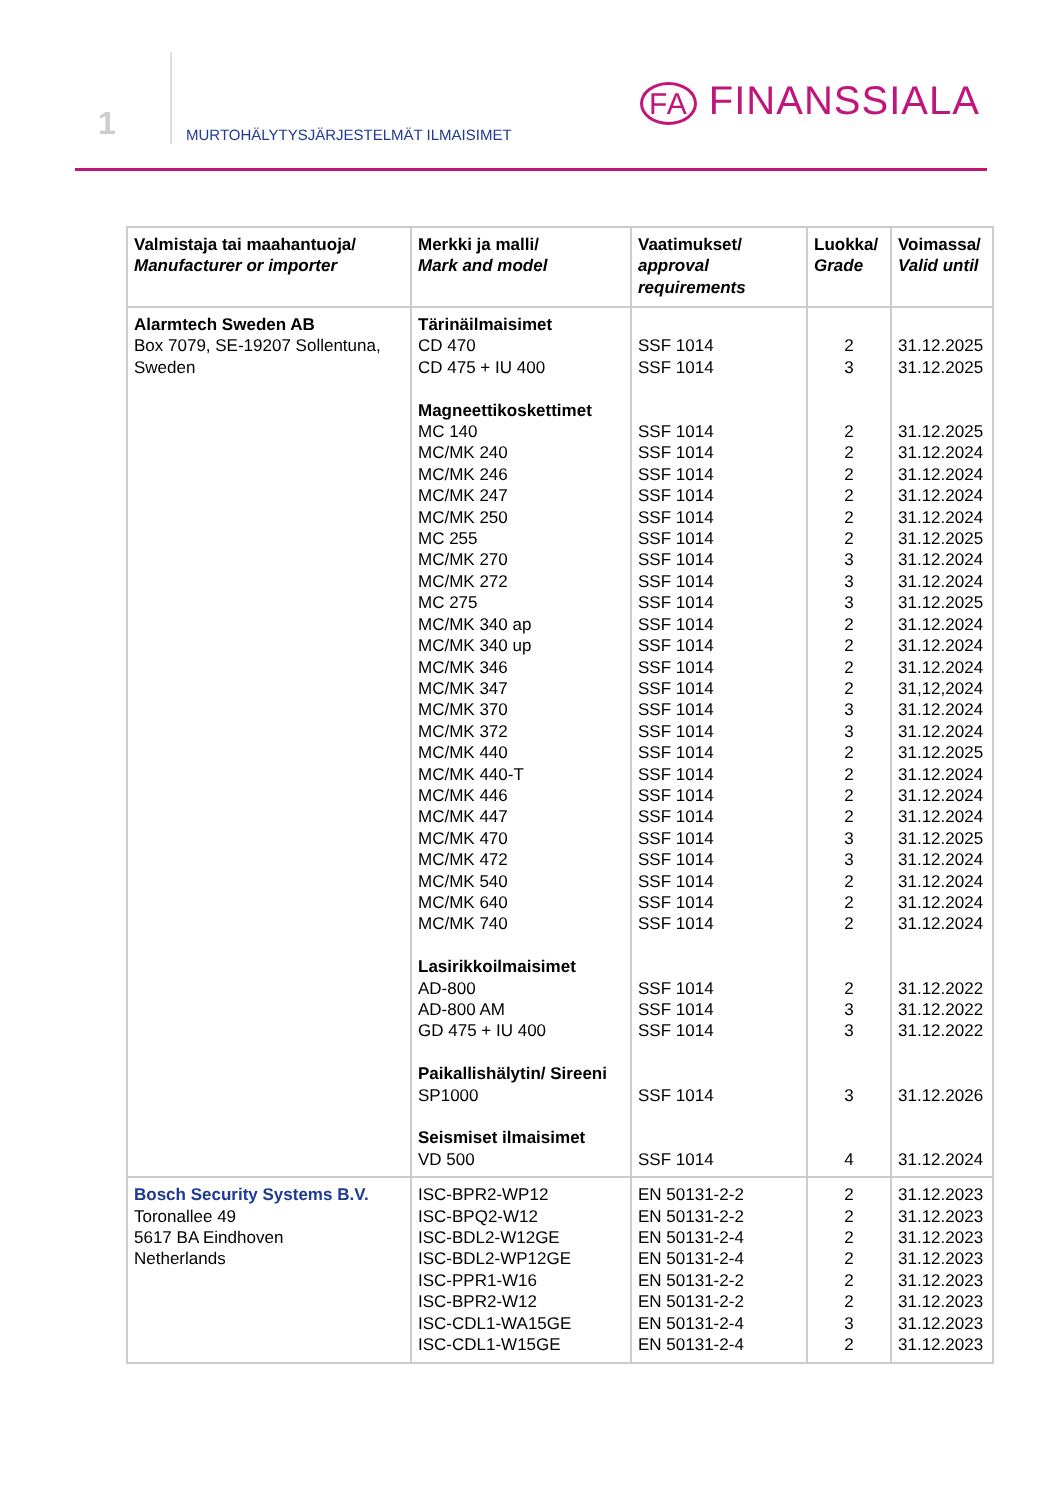1
MURTOHÄLYTYSJÄRJESTELMÄT ILMAISIMET
FA FINANSSIALA
| Valmistaja tai maahantuoja/ Manufacturer or importer | Merkki ja malli/ Mark and model | Vaatimukset/ approval requirements | Luokka/ Grade | Voimassa/ Valid until |
| --- | --- | --- | --- | --- |
| Alarmtech Sweden AB Box 7079, SE-19207 Sollentuna, Sweden | Tärinäilmaisimet CD 470 CD 475 + IU 400 Magneettikoskettimet MC 140 MC/MK 240 MC/MK 246 MC/MK 247 MC/MK 250 MC 255 MC/MK 270 MC/MK 272 MC 275 MC/MK 340 ap MC/MK 340 up MC/MK 346 MC/MK 347 MC/MK 370 MC/MK 372 MC/MK 440 MC/MK 440-T MC/MK 446 MC/MK 447 MC/MK 470 MC/MK 472 MC/MK 540 MC/MK 640 MC/MK 740 Lasirikkoilmaisimet AD-800 AD-800 AM GD 475 + IU 400 Paikallishälytin/ Sireeni SP1000 Seismiset ilmaisimet VD 500 | SSF 1014 SSF 1014 SSF 1014 SSF 1014 SSF 1014 SSF 1014 SSF 1014 SSF 1014 SSF 1014 SSF 1014 SSF 1014 SSF 1014 SSF 1014 SSF 1014 SSF 1014 SSF 1014 SSF 1014 SSF 1014 SSF 1014 SSF 1014 SSF 1014 SSF 1014 SSF 1014 SSF 1014 SSF 1014 SSF 1014 SSF 1014 SSF 1014 SSF 1014 SSF 1014 SSF 1014 | 2 3 2 2 2 2 2 2 3 3 3 2 2 2 2 3 3 2 2 2 2 3 3 2 2 2 2 3 3 3 4 | 31.12.2025 31.12.2025 31.12.2025 31.12.2024 31.12.2024 31.12.2024 31.12.2024 31.12.2025 31.12.2024 31.12.2024 31.12.2025 31.12.2024 31.12.2024 31.12.2024 31,12,2024 31.12.2024 31.12.2024 31.12.2025 31.12.2024 31.12.2024 31.12.2024 31.12.2025 31.12.2024 31.12.2024 31.12.2024 31.12.2024 31.12.2022 31.12.2022 31.12.2022 31.12.2026 31.12.2024 |
| Bosch Security Systems B.V. Toronallee 49 5617 BA Eindhoven Netherlands | ISC-BPR2-WP12 ISC-BPQ2-W12 ISC-BDL2-W12GE ISC-BDL2-WP12GE ISC-PPR1-W16 ISC-BPR2-W12 ISC-CDL1-WA15GE ISC-CDL1-W15GE | EN 50131-2-2 EN 50131-2-2 EN 50131-2-4 EN 50131-2-4 EN 50131-2-2 EN 50131-2-2 EN 50131-2-4 EN 50131-2-4 | 2 2 2 2 2 2 3 2 | 31.12.2023 31.12.2023 31.12.2023 31.12.2023 31.12.2023 31.12.2023 31.12.2023 31.12.2023 |